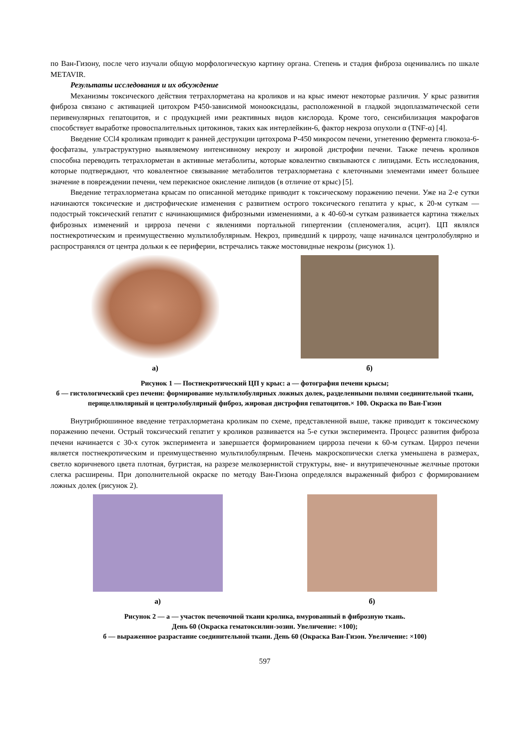по Ван-Гизону, после чего изучали общую морфологическую картину органа. Степень и стадия фиброза оценивались по шкале METAVIR.
Результаты исследования и их обсуждение
Механизмы токсического действия тетрахлорметана на кроликов и на крыс имеют некоторые различия. У крыс развития фиброза связано с активацией цитохром Р450-зависимой монооксидазы, расположенной в гладкой эндоплазматической сети перивенулярных гепатоцитов, и с продукцией ими реактивных видов кислорода. Кроме того, сенсибилизация макрофагов способствует выработке провоспалительных цитокинов, таких как интерлейкин-6, фактор некроза опухоли α (TNF-α) [4].
Введение CCl4 кроликам приводит к ранней деструкции цитохрома Р-450 микросом печени, угнетению фермента глюкоза-6-фосфатазы, ультраструктурно выявляемому интенсивному некрозу и жировой дистрофии печени. Также печень кроликов способна переводить тетрахлорметан в активные метаболиты, которые ковалентно связываются с липидами. Есть исследования, которые подтверждают, что ковалентное связывание метаболитов тетрахлорметана с клеточными элементами имеет большее значение в повреждении печени, чем перекисное окисление липидов (в отличие от крыс) [5].
Введение тетрахлорметана крысам по описанной методике приводит к токсическому поражению печени. Уже на 2-е сутки начинаются токсические и дистрофические изменения с развитием острого токсического гепатита у крыс, к 20-м суткам — подострый токсический гепатит с начинающимися фиброзными изменениями, а к 40-60-м суткам развивается картина тяжелых фиброзных изменений и цирроза печени с явлениями портальной гипертензии (спленомегалия, асцит). ЦП являлся постнекротическим и преимущественно мультилобулярным. Некроз, приведший к циррозу, чаще начинался центролобулярно и распространялся от центра дольки к ее периферии, встречались также мостовидные некрозы (рисунок 1).
а) б)
Рисунок 1 — Постнекротический ЦП у крыс: а — фотография печени крысы;
б — гистологический срез печени: формирование мультилобулярных ложных долек, разделенными полями соединительной ткани, перицеллюлярный и центролобулярный фиброз, жировая дистрофия гепатоцитов.× 100. Окраска по Ван-Гизон
Внутрибрюшинное введение тетрахлорметана кроликам по схеме, представленной выше, также приводит к токсическому поражению печени. Острый токсический гепатит у кроликов развивается на 5-е сутки эксперимента. Процесс развития фиброза печени начинается с 30-х суток эксперимента и завершается формированием цирроза печени к 60-м суткам. Цирроз печени является постнекротическим и преимущественно мультилобулярным. Печень макроскопически слегка уменьшена в размерах, светло коричневого цвета плотная, бугристая, на разрезе мелкозернистой структуры, вне- и внутрипеченочные желчные протоки слегка расширены. При дополнительной окраске по методу Ван-Гизона определялся выраженный фиброз с формированием ложных долек (рисунок 2).
а) б)
Рисунок 2 — а — участок печеночной ткани кролика, вмурованный в фиброзную ткань.
День 60 (Окраска гематоксилин-эозин. Увеличение: ×100);
б — выраженное разрастание соединительной ткани. День 60 (Окраска Ван-Гизон. Увеличение: ×100)
597